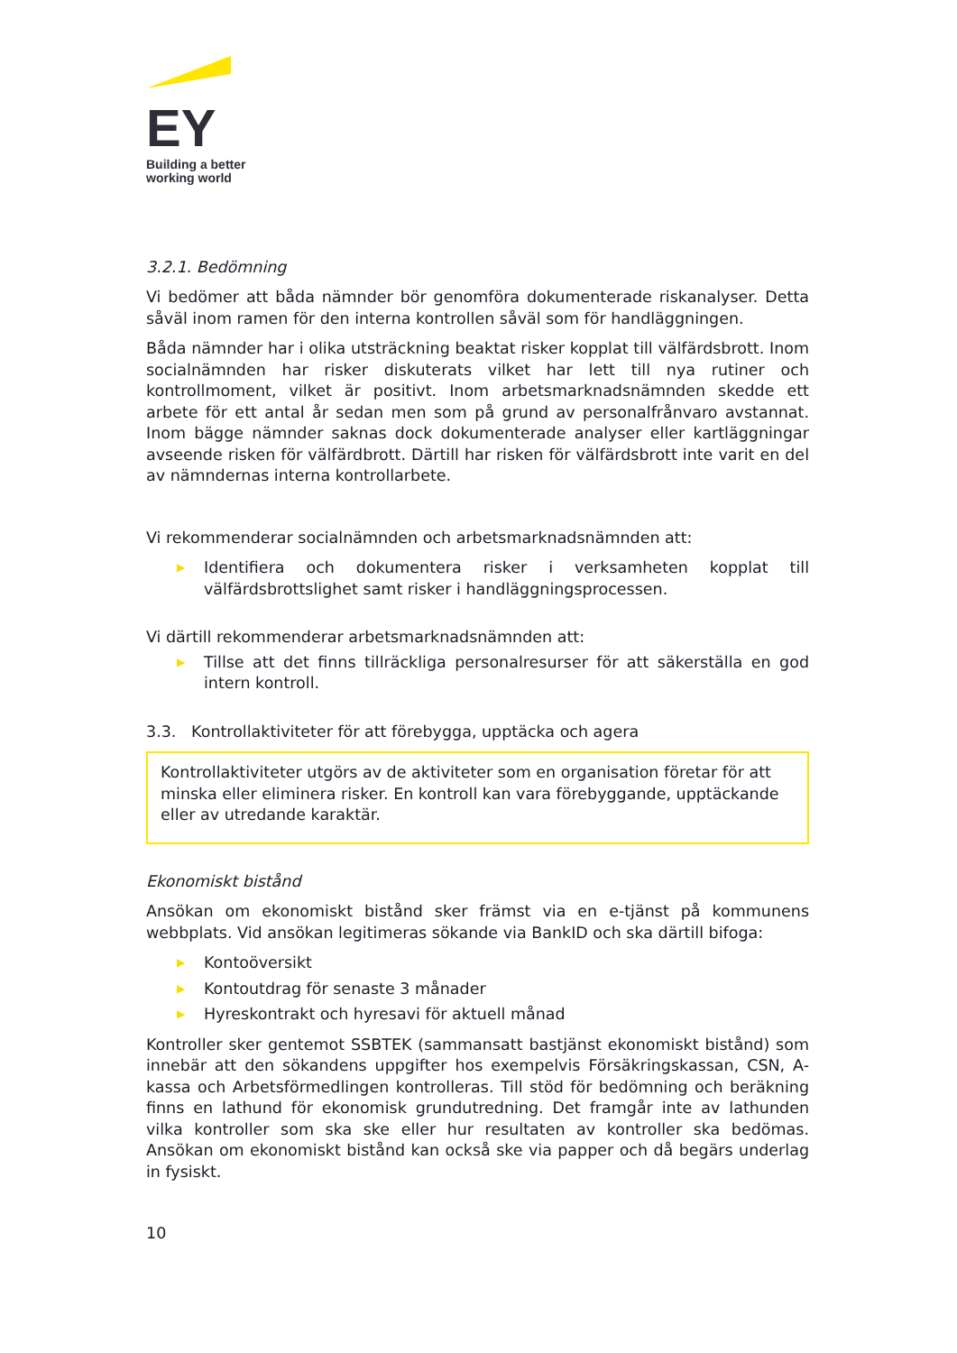EY
Building a better
working world
3.2.1. Bedömning
Vi bedömer att båda nämnder bör genomföra dokumenterade riskanalyser. Detta såväl inom ramen för den interna kontrollen såväl som för handläggningen.
Båda nämnder har i olika utsträckning beaktat risker kopplat till välfärdsbrott. Inom socialnämnden har risker diskuterats vilket har lett till nya rutiner och kontrollmoment, vilket är positivt. Inom arbetsmarknadsnämnden skedde ett arbete för ett antal år sedan men som på grund av personalfrånvaro avstannat. Inom bägge nämnder saknas dock dokumenterade analyser eller kartläggningar avseende risken för välfärdbrott. Därtill har risken för välfärdsbrott inte varit en del av nämndernas interna kontrollarbete.
Vi rekommenderar socialnämnden och arbetsmarknadsnämnden att:
▶ Identifiera och dokumentera risker i verksamheten kopplat till välfärdsbrottslighet samt risker i handläggningsprocessen.
Vi därtill rekommenderar arbetsmarknadsnämnden att:
▶ Tillse att det finns tillräckliga personalresurser för att säkerställa en god intern kontroll.
3.3. Kontrollaktiviteter för att förebygga, upptäcka och agera
Kontrollaktiviteter utgörs av de aktiviteter som en organisation företar för att minska eller eliminera risker. En kontroll kan vara förebyggande, upptäckande eller av utredande karaktär.
Ekonomiskt bistånd
Ansökan om ekonomiskt bistånd sker främst via en e-tjänst på kommunens webbplats. Vid ansökan legitimeras sökande via BankID och ska därtill bifoga:
▶ Kontoöversikt
▶ Kontoutdrag för senaste 3 månader
▶ Hyreskontrakt och hyresavi för aktuell månad
Kontroller sker gentemot SSBTEK (sammansatt bastjänst ekonomiskt bistånd) som innebär att den sökandens uppgifter hos exempelvis Försäkringskassan, CSN, A-kassa och Arbetsförmedlingen kontrolleras. Till stöd för bedömning och beräkning finns en lathund för ekonomisk grundutredning. Det framgår inte av lathunden vilka kontroller som ska ske eller hur resultaten av kontroller ska bedömas. Ansökan om ekonomiskt bistånd kan också ske via papper och då begärs underlag in fysiskt.
10